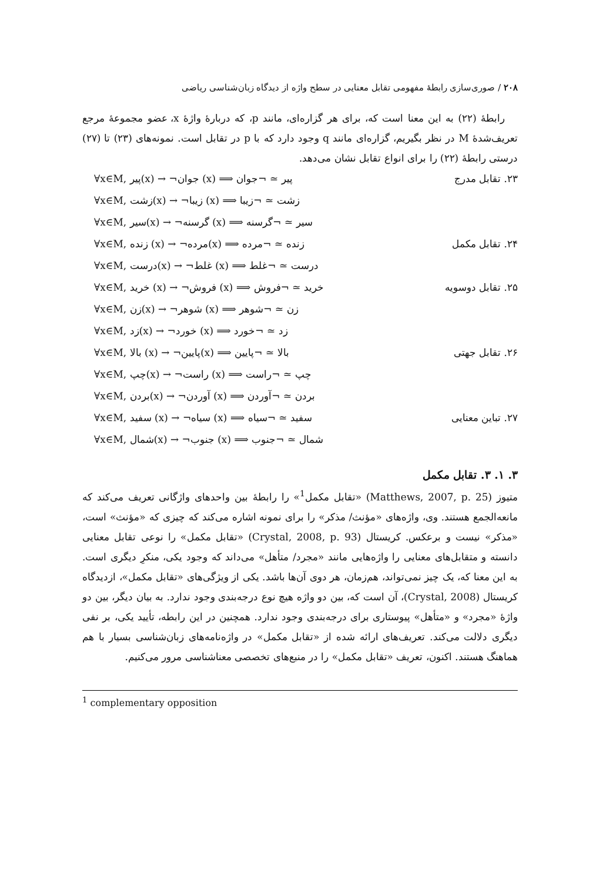۲۰۸ / صوری‌سازی رابطهٔ مفهومی تقابل معنایی در سطح واژه از دیدگاه زبان‌شناسی ریاضی
رابطهٔ (۲۲) به این معنا است که، برای هر گزاره‌ای، مانند p، که دربارهٔ واژهٔ x، عضو مجموعهٔ مرجع تعریف‌شدهٔ M در نظر بگیریم، گزاره‌ای مانند q وجود دارد که با p در تقابل است. نمونه‌های (۲۳) تا (۲۷) درستی رابطهٔ (۲۲) را برای انواع تقابل نشان می‌دهد.
۲۳. تقابل مدرج ∀x∈M, پیر(x) → ¬جوان (x) ⟹ پیر ≃ ¬جوان
∀x∈M, زشت(x) → ¬زیبا (x) ⟹ زشت ≃ ¬زیبا
∀x∈M, سیر(x) → ¬گرسنه (x) ⟹ سیر ≃ ¬گرسنه
۲۴. تقابل مکمل ∀x∈M, زنده (x) → ¬مرده(x) ⟹ زنده ≃ ¬مرده
∀x∈M, درست(x) → ¬غلط (x) ⟹ درست ≃ ¬غلط
۲۵. تقابل دوسویه ∀x∈M, خرید (x) → ¬فروش (x) ⟹ خرید ≃ ¬فروش
∀x∈M, زن(x) → ¬شوهر (x) ⟹ زن ≃ ¬شوهر
∀x∈M, زد(x) → ¬خورد (x) ⟹ زد ≃ ¬خورد
۲۶. تقابل جهتی ∀x∈M, بالا (x) → ¬پایین(x) ⟹ بالا ≃ ¬پایین
∀x∈M, چپ(x) → ¬راست (x) ⟹ چپ ≃ ¬راست
∀x∈M, بردن(x) → ¬آوردن (x) ⟹ بردن ≃ ¬آوردن
۲۷. تباین معنایی ∀x∈M, سفید (x) → ¬سیاه (x) ⟹ سفید ≃ ¬سیاه
∀x∈M, شمال(x) → ¬جنوب (x) ⟹ شمال ≃ ¬جنوب
۳. ۱. ۳. تقابل مکمل
متیوز (Matthews, 2007, p. 25) «تقابل مکمل<sup>1</sup>» را رابطهٔ بین واحدهای واژگانی تعریف می‌کند که مانعه‌الجمع هستند. وی، واژه‌های «مؤنث/ مذکر» را برای نمونه اشاره می‌کند که چیزی که «مؤنث» است، «مذکر» نیست و برعکس. کریستال (Crystal, 2008, p. 93) «تقابل مکمل» را نوعی تقابل معنایی دانسته و متقابل‌های معنایی را واژه‌هایی مانند «مجرد/ متأهل» می‌داند که وجود یکی، منکرِ دیگری است. به این معنا که، یک چیز نمی‌تواند، هم‌زمان، هر دوی آن‌ها باشد. یکی از ویژگی‌های «تقابل مکمل»، ازدیدگاه کریستال (Crystal, 2008)، آن است که، بین دو واژه هیچ نوع درجه‌بندی وجود ندارد. به بیان دیگر، بین دو واژهٔ «مجرد» و «متأهل» پیوستاری برای درجه‌بندی وجود ندارد. همچنین در این رابطه، تأیید یکی، بر نفی دیگری دلالت می‌کند. تعریف‌های ارائه شده از «تقابل مکمل» در واژه‌نامه‌های زبان‌شناسی بسیار با هم هماهنگ هستند. اکنون، تعریف «تقابل مکمل» را در منبع‌های تخصصی معناشناسی مرور می‌کنیم.
<sup>1</sup> complementary opposition